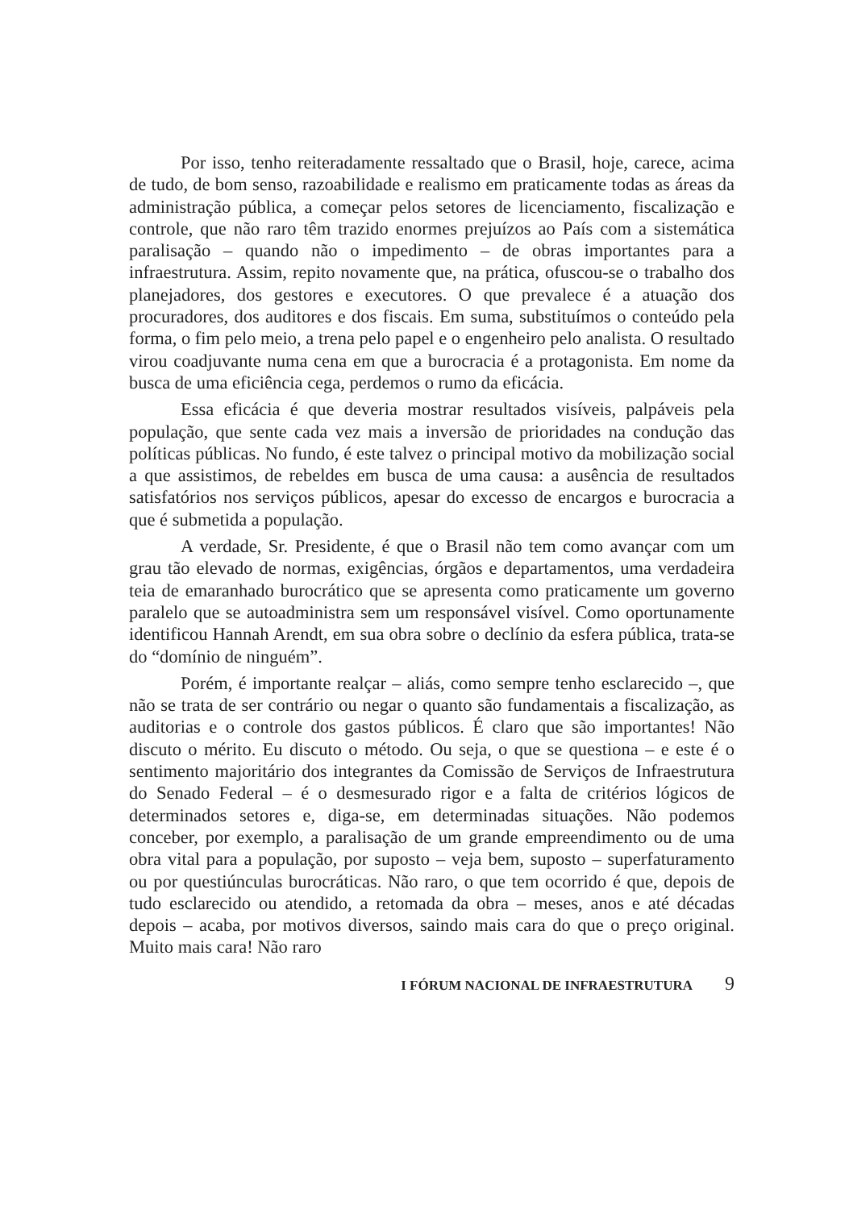Por isso, tenho reiteradamente ressaltado que o Brasil, hoje, carece, acima de tudo, de bom senso, razoabilidade e realismo em praticamente todas as áreas da administração pública, a começar pelos setores de licenciamento, fiscalização e controle, que não raro têm trazido enormes prejuízos ao País com a sistemática paralisação – quando não o impedimento – de obras importantes para a infraestrutura. Assim, repito novamente que, na prática, ofuscou-se o trabalho dos planejadores, dos gestores e executores. O que prevalece é a atuação dos procuradores, dos auditores e dos fiscais. Em suma, substituímos o conteúdo pela forma, o fim pelo meio, a trena pelo papel e o engenheiro pelo analista. O resultado virou coadjuvante numa cena em que a burocracia é a protagonista. Em nome da busca de uma eficiência cega, perdemos o rumo da eficácia.
Essa eficácia é que deveria mostrar resultados visíveis, palpáveis pela população, que sente cada vez mais a inversão de prioridades na condução das políticas públicas. No fundo, é este talvez o principal motivo da mobilização social a que assistimos, de rebeldes em busca de uma causa: a ausência de resultados satisfatórios nos serviços públicos, apesar do excesso de encargos e burocracia a que é submetida a população.
A verdade, Sr. Presidente, é que o Brasil não tem como avançar com um grau tão elevado de normas, exigências, órgãos e departamentos, uma verdadeira teia de emaranhado burocrático que se apresenta como praticamente um governo paralelo que se autoadministra sem um responsável visível. Como oportunamente identificou Hannah Arendt, em sua obra sobre o declínio da esfera pública, trata-se do “domínio de ninguém”.
Porém, é importante realçar – aliás, como sempre tenho esclarecido –, que não se trata de ser contrário ou negar o quanto são fundamentais a fiscalização, as auditorias e o controle dos gastos públicos. É claro que são importantes! Não discuto o mérito. Eu discuto o método. Ou seja, o que se questiona – e este é o sentimento majoritário dos integrantes da Comissão de Serviços de Infraestrutura do Senado Federal – é o desmesurado rigor e a falta de critérios lógicos de determinados setores e, diga-se, em determinadas situações. Não podemos conceber, por exemplo, a paralisação de um grande empreendimento ou de uma obra vital para a população, por suposto – veja bem, suposto – superfaturamento ou por questiúnculas burocráticas. Não raro, o que tem ocorrido é que, depois de tudo esclarecido ou atendido, a retomada da obra – meses, anos e até décadas depois – acaba, por motivos diversos, saindo mais cara do que o preço original. Muito mais cara! Não raro
I FÓRUM NACIONAL DE INFRAESTRUTURA 9